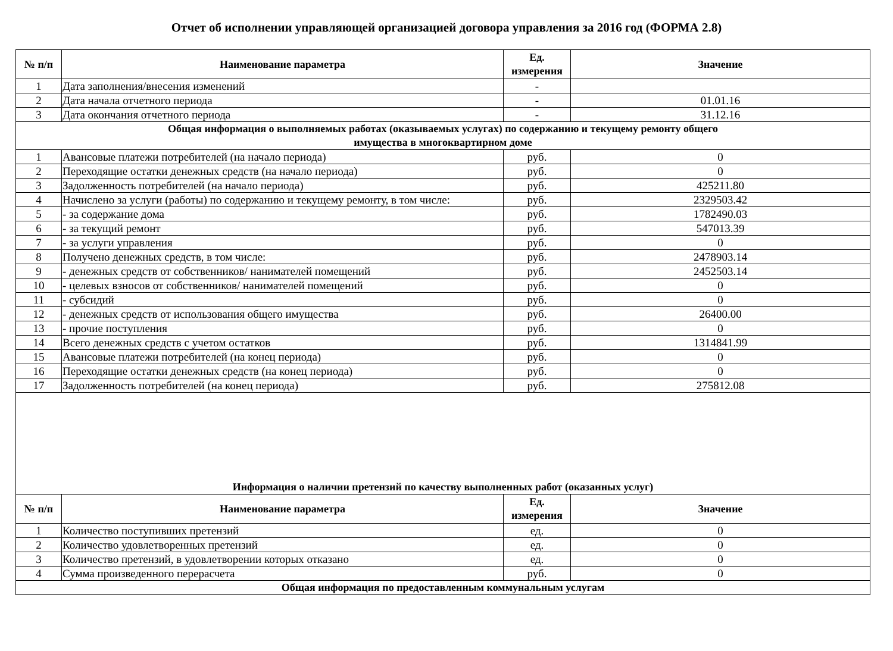Отчет об исполнении управляющей организацией договора управления за 2016 год (ФОРМА 2.8)
| № п/п | Наименование параметра | Ед. измерения | Значение |
| --- | --- | --- | --- |
| 1 | Дата заполнения/внесения изменений | - | |
| 2 | Дата начала отчетного периода | - | 01.01.16 |
| 3 | Дата окончания отчетного периода | - | 31.12.16 |
| Общая информация о выполняемых работах (оказываемых услугах) по содержанию и текущему ремонту общего имущества в многоквартирном доме | | | |
| 1 | Авансовые платежи потребителей (на начало периода) | руб. | 0 |
| 2 | Переходящие остатки денежных средств (на начало периода) | руб. | 0 |
| 3 | Задолженность потребителей (на начало периода) | руб. | 425211.80 |
| 4 | Начислено за услуги (работы) по содержанию и текущему ремонту, в том числе: | руб. | 2329503.42 |
| 5 | - за содержание дома | руб. | 1782490.03 |
| 6 | - за текущий ремонт | руб. | 547013.39 |
| 7 | - за услуги управления | руб. | 0 |
| 8 | Получено денежных средств, в том числе: | руб. | 2478903.14 |
| 9 | - денежных средств от собственников/ нанимателей помещений | руб. | 2452503.14 |
| 10 | - целевых взносов от собственников/ нанимателей помещений | руб. | 0 |
| 11 | - субсидий | руб. | 0 |
| 12 | - денежных средств от использования общего имущества | руб. | 26400.00 |
| 13 | - прочие поступления | руб. | 0 |
| 14 | Всего денежных средств с учетом остатков | руб. | 1314841.99 |
| 15 | Авансовые платежи потребителей (на конец периода) | руб. | 0 |
| 16 | Переходящие остатки денежных средств (на конец периода) | руб. | 0 |
| 17 | Задолженность потребителей (на конец периода) | руб. | 275812.08 |
| Информация о наличии претензий по качеству выполненных работ (оказанных услуг) | | | |
| № п/п | Наименование параметра | Ед. измерения | Значение |
| 1 | Количество поступивших претензий | ед. | 0 |
| 2 | Количество удовлетворенных претензий | ед. | 0 |
| 3 | Количество претензий, в удовлетворении которых отказано | ед. | 0 |
| 4 | Сумма произведенного перерасчета | руб. | 0 |
| Общая информация по предоставленным коммунальным услугам | | | |